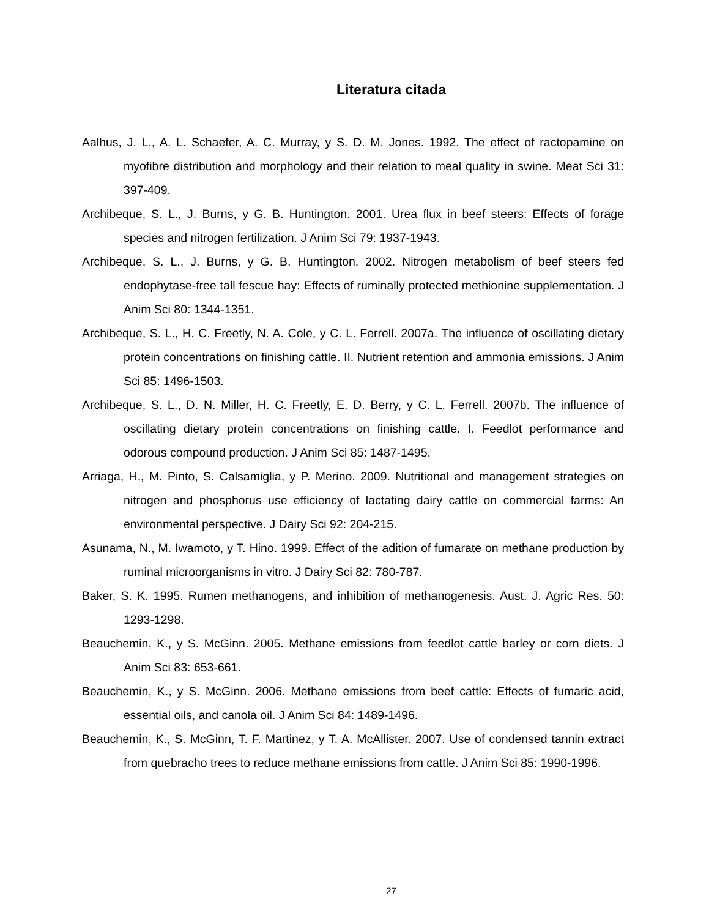Literatura citada
Aalhus, J. L., A. L. Schaefer, A. C. Murray, y S. D. M. Jones. 1992. The effect of ractopamine on myofibre distribution and morphology and their relation to meal quality in swine. Meat Sci 31: 397-409.
Archibeque, S. L., J. Burns, y G. B. Huntington. 2001. Urea flux in beef steers: Effects of forage species and nitrogen fertilization. J Anim Sci 79: 1937-1943.
Archibeque, S. L., J. Burns, y G. B. Huntington. 2002. Nitrogen metabolism of beef steers fed endophytase-free tall fescue hay: Effects of ruminally protected methionine supplementation. J Anim Sci 80: 1344-1351.
Archibeque, S. L., H. C. Freetly, N. A. Cole, y C. L. Ferrell. 2007a. The influence of oscillating dietary protein concentrations on finishing cattle. II. Nutrient retention and ammonia emissions. J Anim Sci 85: 1496-1503.
Archibeque, S. L., D. N. Miller, H. C. Freetly, E. D. Berry, y C. L. Ferrell. 2007b. The influence of oscillating dietary protein concentrations on finishing cattle. I. Feedlot performance and odorous compound production. J Anim Sci 85: 1487-1495.
Arriaga, H., M. Pinto, S. Calsamiglia, y P. Merino. 2009. Nutritional and management strategies on nitrogen and phosphorus use efficiency of lactating dairy cattle on commercial farms: An environmental perspective. J Dairy Sci 92: 204-215.
Asunama, N., M. Iwamoto, y T. Hino. 1999. Effect of the adition of fumarate on methane production by ruminal microorganisms in vitro. J Dairy Sci 82: 780-787.
Baker, S. K. 1995. Rumen methanogens, and inhibition of methanogenesis. Aust. J. Agric Res. 50: 1293-1298.
Beauchemin, K., y S. McGinn. 2005. Methane emissions from feedlot cattle barley or corn diets. J Anim Sci 83: 653-661.
Beauchemin, K., y S. McGinn. 2006. Methane emissions from beef cattle: Effects of fumaric acid, essential oils, and canola oil. J Anim Sci 84: 1489-1496.
Beauchemin, K., S. McGinn, T. F. Martinez, y T. A. McAllister. 2007. Use of condensed tannin extract from quebracho trees to reduce methane emissions from cattle. J Anim Sci 85: 1990-1996.
27